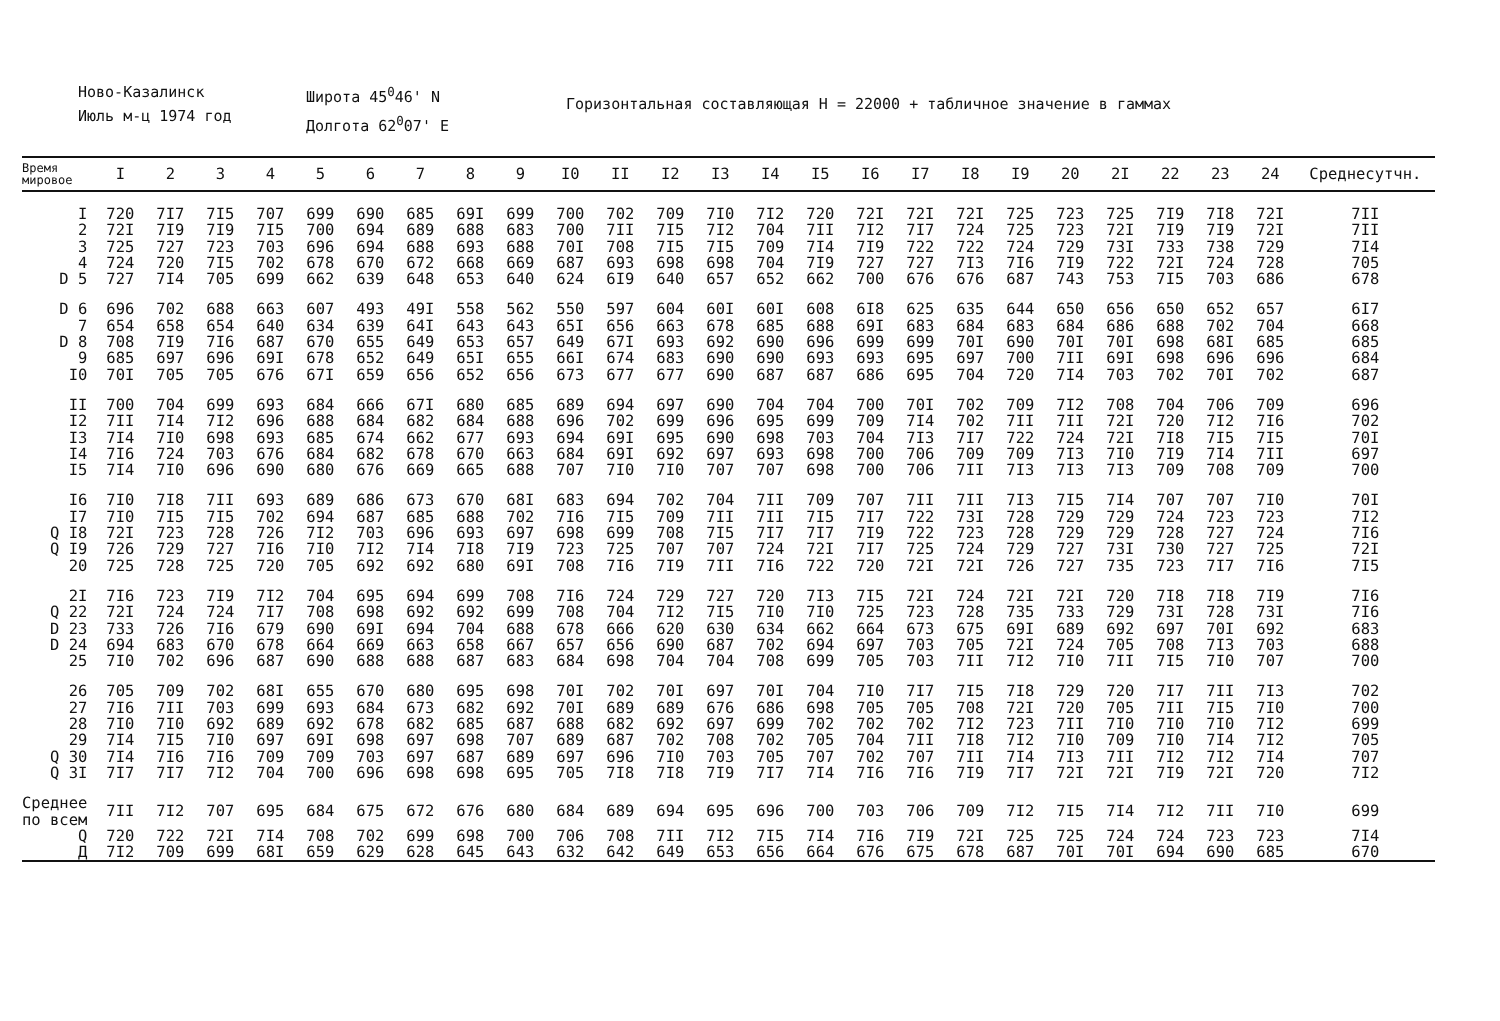Ново-Казалинск
Июль м-ц 1974 год
Широта 45<sup>0</sup>46' N
Долгота 62<sup>0</sup>07' E
Горизонтальная составляющая H = 22000 + табличное значение в гаммах
| Время мировое | I | 2 | 3 | 4 | 5 | 6 | 7 | 8 | 9 | I0 | II | I2 | I3 | I4 | I5 | I6 | I7 | I8 | I9 | 20 | 2I | 22 | 23 | 24 | Среднесутчн. |
| --- | --- | --- | --- | --- | --- | --- | --- | --- | --- | --- | --- | --- | --- | --- | --- | --- | --- | --- | --- | --- | --- | --- | --- | --- | --- |
| I | 720 | 7I7 | 7I5 | 707 | 699 | 690 | 685 | 69I | 699 | 700 | 702 | 709 | 7I0 | 7I2 | 720 | 72I | 72I | 72I | 725 | 723 | 725 | 7I9 | 7I8 | 72I | 7II |
| 2 | 72I | 7I9 | 7I9 | 7I5 | 700 | 694 | 689 | 688 | 683 | 700 | 7II | 7I5 | 7I2 | 704 | 7II | 7I2 | 7I7 | 724 | 725 | 723 | 72I | 7I9 | 7I9 | 72I | 7II |
| 3 | 725 | 727 | 723 | 703 | 696 | 694 | 688 | 693 | 688 | 70I | 708 | 7I5 | 7I5 | 709 | 7I4 | 7I9 | 722 | 722 | 724 | 729 | 73I | 733 | 738 | 729 | 7I4 |
| 4 | 724 | 720 | 7I5 | 702 | 678 | 670 | 672 | 668 | 669 | 687 | 693 | 698 | 698 | 704 | 7I9 | 727 | 727 | 7I3 | 7I6 | 7I9 | 722 | 72I | 724 | 728 | 705 |
| D 5 | 727 | 7I4 | 705 | 699 | 662 | 639 | 648 | 653 | 640 | 624 | 6I9 | 640 | 657 | 652 | 662 | 700 | 676 | 676 | 687 | 743 | 753 | 7I5 | 703 | 686 | 678 |
| D 6 | 696 | 702 | 688 | 663 | 607 | 493 | 49I | 558 | 562 | 550 | 597 | 604 | 60I | 60I | 608 | 6I8 | 625 | 635 | 644 | 650 | 656 | 650 | 652 | 657 | 6I7 |
| 7 | 654 | 658 | 654 | 640 | 634 | 639 | 64I | 643 | 643 | 65I | 656 | 663 | 678 | 685 | 688 | 69I | 683 | 684 | 683 | 684 | 686 | 688 | 702 | 704 | 668 |
| D 8 | 708 | 7I9 | 7I6 | 687 | 670 | 655 | 649 | 653 | 657 | 649 | 67I | 693 | 692 | 690 | 696 | 699 | 699 | 70I | 690 | 70I | 70I | 698 | 68I | 685 | 685 |
| 9 | 685 | 697 | 696 | 69I | 678 | 652 | 649 | 65I | 655 | 66I | 674 | 683 | 690 | 690 | 693 | 693 | 695 | 697 | 700 | 7II | 69I | 698 | 696 | 696 | 684 |
| I0 | 70I | 705 | 705 | 676 | 67I | 659 | 656 | 652 | 656 | 673 | 677 | 677 | 690 | 687 | 687 | 686 | 695 | 704 | 720 | 7I4 | 703 | 702 | 70I | 702 | 687 |
| II | 700 | 704 | 699 | 693 | 684 | 666 | 67I | 680 | 685 | 689 | 694 | 697 | 690 | 704 | 704 | 700 | 70I | 702 | 709 | 7I2 | 708 | 704 | 706 | 709 | 696 |
| I2 | 7II | 7I4 | 7I2 | 696 | 688 | 684 | 682 | 684 | 688 | 696 | 702 | 699 | 696 | 695 | 699 | 709 | 7I4 | 702 | 7II | 7II | 72I | 720 | 7I2 | 7I6 | 702 |
| I3 | 7I4 | 7I0 | 698 | 693 | 685 | 674 | 662 | 677 | 693 | 694 | 69I | 695 | 690 | 698 | 703 | 704 | 7I3 | 7I7 | 722 | 724 | 72I | 7I8 | 7I5 | 7I5 | 70I |
| I4 | 7I6 | 724 | 703 | 676 | 684 | 682 | 678 | 670 | 663 | 684 | 69I | 692 | 697 | 693 | 698 | 700 | 706 | 709 | 709 | 7I3 | 7I0 | 7I9 | 7I4 | 7II | 697 |
| I5 | 7I4 | 7I0 | 696 | 690 | 680 | 676 | 669 | 665 | 688 | 707 | 7I0 | 7I0 | 707 | 707 | 698 | 700 | 706 | 7II | 7I3 | 7I3 | 7I3 | 709 | 708 | 709 | 700 |
| I6 | 7I0 | 7I8 | 7II | 693 | 689 | 686 | 673 | 670 | 68I | 683 | 694 | 702 | 704 | 7II | 709 | 707 | 7II | 7II | 7I3 | 7I5 | 7I4 | 707 | 707 | 7I0 | 70I |
| I7 | 7I0 | 7I5 | 7I5 | 702 | 694 | 687 | 685 | 688 | 702 | 7I6 | 7I5 | 709 | 7II | 7II | 7I5 | 7I7 | 722 | 73I | 728 | 729 | 729 | 724 | 723 | 723 | 7I2 |
| Q I8 | 72I | 723 | 728 | 726 | 7I2 | 703 | 696 | 693 | 697 | 698 | 699 | 708 | 7I5 | 7I7 | 7I7 | 7I9 | 722 | 723 | 728 | 729 | 729 | 728 | 727 | 724 | 7I6 |
| Q I9 | 726 | 729 | 727 | 7I6 | 7I0 | 7I2 | 7I4 | 7I8 | 7I9 | 723 | 725 | 707 | 707 | 724 | 72I | 7I7 | 725 | 724 | 729 | 727 | 73I | 730 | 727 | 725 | 72I |
| 20 | 725 | 728 | 725 | 720 | 705 | 692 | 692 | 680 | 69I | 708 | 7I6 | 7I9 | 7II | 7I6 | 722 | 720 | 72I | 72I | 726 | 727 | 735 | 723 | 7I7 | 7I6 | 7I5 |
| 2I | 7I6 | 723 | 7I9 | 7I2 | 704 | 695 | 694 | 699 | 708 | 7I6 | 724 | 729 | 727 | 720 | 7I3 | 7I5 | 72I | 724 | 72I | 72I | 720 | 7I8 | 7I8 | 7I9 | 7I6 |
| Q 22 | 72I | 724 | 724 | 7I7 | 708 | 698 | 692 | 692 | 699 | 708 | 704 | 7I2 | 7I5 | 7I0 | 7I0 | 725 | 723 | 728 | 735 | 733 | 729 | 73I | 728 | 73I | 7I6 |
| D 23 | 733 | 726 | 7I6 | 679 | 690 | 69I | 694 | 704 | 688 | 678 | 666 | 620 | 630 | 634 | 662 | 664 | 673 | 675 | 69I | 689 | 692 | 697 | 70I | 692 | 683 |
| D 24 | 694 | 683 | 670 | 678 | 664 | 669 | 663 | 658 | 667 | 657 | 656 | 690 | 687 | 702 | 694 | 697 | 703 | 705 | 72I | 724 | 705 | 708 | 7I3 | 703 | 688 |
| 25 | 7I0 | 702 | 696 | 687 | 690 | 688 | 688 | 687 | 683 | 684 | 698 | 704 | 704 | 708 | 699 | 705 | 703 | 7II | 7I2 | 7I0 | 7II | 7I5 | 7I0 | 707 | 700 |
| 26 | 705 | 709 | 702 | 68I | 655 | 670 | 680 | 695 | 698 | 70I | 702 | 70I | 697 | 70I | 704 | 7I0 | 7I7 | 7I5 | 7I8 | 729 | 720 | 7I7 | 7II | 7I3 | 702 |
| 27 | 7I6 | 7II | 703 | 699 | 693 | 684 | 673 | 682 | 692 | 70I | 689 | 689 | 676 | 686 | 698 | 705 | 705 | 708 | 72I | 720 | 705 | 7II | 7I5 | 7I0 | 700 |
| 28 | 7I0 | 7I0 | 692 | 689 | 692 | 678 | 682 | 685 | 687 | 688 | 682 | 692 | 697 | 699 | 702 | 702 | 702 | 7I2 | 723 | 7II | 7I0 | 7I0 | 7I0 | 7I2 | 699 |
| 29 | 7I4 | 7I5 | 7I0 | 697 | 69I | 698 | 697 | 698 | 707 | 689 | 687 | 702 | 708 | 702 | 705 | 704 | 7II | 7I8 | 7I2 | 7I0 | 709 | 7I0 | 7I4 | 7I2 | 705 |
| Q 30 | 7I4 | 7I6 | 7I6 | 709 | 709 | 703 | 697 | 687 | 689 | 697 | 696 | 7I0 | 703 | 705 | 707 | 702 | 707 | 7II | 7I4 | 7I3 | 7II | 7I2 | 7I2 | 7I4 | 707 |
| Q 3I | 7I7 | 7I7 | 7I2 | 704 | 700 | 696 | 698 | 698 | 695 | 705 | 7I8 | 7I8 | 7I9 | 7I7 | 7I4 | 7I6 | 7I6 | 7I9 | 7I7 | 72I | 72I | 7I9 | 72I | 720 | 7I2 |
| Среднее по всем | 7II | 7I2 | 707 | 695 | 684 | 675 | 672 | 676 | 680 | 684 | 689 | 694 | 695 | 696 | 700 | 703 | 706 | 709 | 7I2 | 7I5 | 7I4 | 7I2 | 7II | 7I0 | 699 |
| Q | 720 | 722 | 72I | 7I4 | 708 | 702 | 699 | 698 | 700 | 706 | 708 | 7II | 7I2 | 7I5 | 7I4 | 7I6 | 7I9 | 72I | 725 | 725 | 724 | 724 | 723 | 723 | 7I4 |
| Д | 7I2 | 709 | 699 | 68I | 659 | 629 | 628 | 645 | 643 | 632 | 642 | 649 | 653 | 656 | 664 | 676 | 675 | 678 | 687 | 70I | 70I | 694 | 690 | 685 | 670 |